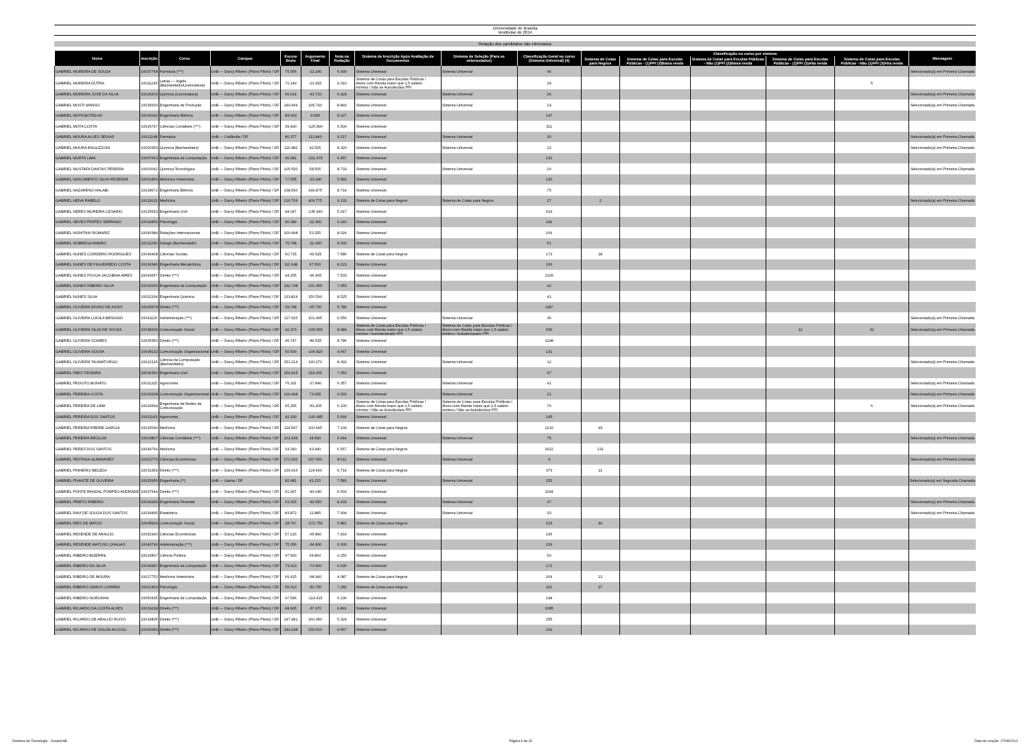Universidade de Brasília
Vestibular de 2014
Relação dos candidatos não eliminados
| Nome | Inscrição | Curso | Campus | Escore Bruto | Argumento Final | Nota na Redação | Sistema de Inscrição Após Avaliação de Documentos | Sistema de Seleção (Para os selecionados) | Classificação Geral no curso (Sistema Universal) (4) | Classificação no curso por sistema | | | | | Mensagem |
| --- | --- | --- | --- | --- | --- | --- | --- | --- | --- | --- | --- | --- | --- | --- | --- |
| | | | | | | | | | | Sistema de Cotas para Negros | Sistema de Cotas para Escolas Públicas - (1)PPI (2)Baixa renda | Sistema de Cotas para Escolas Públicas - Não (1)PPI (2)Baixa renda | Sistema de Cotas para Escolas Públicas - (1)PPI (3)Alta renda | Sistema de Cotas para Escolas Públicas - Não (1)PPI (3)Alta renda | |
| GABRIEL MOREIRA DE SOUZA | 10037768 | Farmácia (***) | UnB — Darcy Ribeiro (Plano Piloto) / DF | 75.956 | -22.240 | 6.000 | Sistema Universal | Sistema Universal | 46 | | | | | | Selecionado(a) em Primeira Chamada |
| GABRIEL MOREIRA DUTRA | 10011243 | Letras — Inglês (Bacharelado/Licenciatura) | UnB — Darcy Ribeiro (Plano Piloto) / DF | 71.149 | -21.425 | 9.310 | Sistema de Cotas para Escolas Públicas / Aluno com Renda maior que 1,5 salário mínimo / Não se Autodeclara PPI | | 33 | | | | | 5 | |
| GABRIEL MOREIRA JOSE DA SILVA | 10026203 | Química (Licenciatura) | UnB — Darcy Ribeiro (Plano Piloto) / DF | 66.914 | -43.710 | 6.429 | Sistema Universal | Sistema Universal | 26 | | | | | | Selecionado(a) em Primeira Chamada |
| GABRIEL MOSTI MANSO | 10035630 | Engenharia de Produção | UnB — Darcy Ribeiro (Plano Piloto) / DF | 149.999 | 195.740 | 8.893 | Sistema Universal | Sistema Universal | 13 | | | | | | Selecionado(a) em Primeira Chamada |
| GABRIEL MOTA BOTELHO | 10030042 | Engenharia Elétrica | UnB — Darcy Ribeiro (Plano Piloto) / DF | 84.663 | 9.595 | 8.127 | Sistema Universal | | 147 | | | | | | |
| GABRIEL MOTA COSTA | 10026747 | Ciências Contábeis (***) | UnB — Darcy Ribeiro (Plano Piloto) / DF | 39.490 | -125.890 | 5.500 | Sistema Universal | | 311 | | | | | | |
| GABRIEL MOURA ALVES SEIXAS | 10021198 | Farmácia | UnB — Ceilândia / DF | 80.377 | 112.840 | 9.217 | Sistema Universal | Sistema Universal | 20 | | | | | | Selecionado(a) em Primeira Chamada |
| GABRIEL MOURA RAGUZZONI | 10000359 | Química (Bacharelado) | UnB — Darcy Ribeiro (Plano Piloto) / DF | 116.482 | 92.525 | 8.320 | Sistema Universal | Sistema Universal | 22 | | | | | | Selecionado(a) em Primeira Chamada |
| GABRIEL MURTA LIMA | 10007663 | Engenharia da Computação | UnB — Darcy Ribeiro (Plano Piloto) / DF | 46.981 | -101.975 | 6.457 | Sistema Universal | | 192 | | | | | | |
| GABRIEL MUSTAFA DANTAS PEREIRA | 10000042 | Química Tecnológica | UnB — Darcy Ribeiro (Plano Piloto) / DF | 105.590 | 58.505 | 8.733 | Sistema Universal | Sistema Universal | 20 | | | | | | Selecionado(a) em Primeira Chamada |
| GABRIEL NASCIMENTO SILVA RESENDE | 10000454 | Medicina Veterinária | UnB — Darcy Ribeiro (Plano Piloto) / DF | 77.655 | -23.340 | 5.583 | Sistema Universal | | 130 | | | | | | |
| GABRIEL NAZARENO HALABI | 10028672 | Engenharia Elétrica | UnB — Darcy Ribeiro (Plano Piloto) / DF | 138.590 | 149.875 | 8.714 | Sistema Universal | | 75 | | | | | | |
| GABRIEL NEIVA RABELO | 10011623 | Medicina | UnB — Darcy Ribeiro (Plano Piloto) / DF | 216.706 | 409.775 | 9.133 | Sistema de Cotas para Negros | Sistema de Cotas para Negros | 27 | 2 | | | | | Selecionado(a) em Primeira Chamada |
| GABRIEL NERES MOREIRA CESARIO | 10025653 | Engenharia Civil | UnB — Darcy Ribeiro (Plano Piloto) / DF | 44.047 | -135.440 | 5.917 | Sistema Universal | | 619 | | | | | | |
| GABRIEL NEVES PRATES SERRANO | 10018459 | Psicologia | UnB — Darcy Ribeiro (Plano Piloto) / DF | 90.089 | -22.300 | 6.140 | Sistema Universal | | 242 | | | | | | |
| GABRIEL NISHITANI ROMARIZ | 10040384 | Relações Internacionais | UnB — Darcy Ribeiro (Plano Piloto) / DF | 100.498 | 53.255 | 8.024 | Sistema Universal | | 169 | | | | | | |
| GABRIEL NOBREGA AMARO | 10011240 | Design (Bacharelado) | UnB — Darcy Ribeiro (Plano Piloto) / DF | 75.748 | -11.430 | 8.000 | Sistema Universal | | 51 | | | | | | |
| GABRIEL NUNES CORDEIRO RODRIGUES | 10049468 | Ciências Sociais | UnB — Darcy Ribeiro (Plano Piloto) / DF | 60.715 | -69.525 | 7.586 | Sistema de Cotas para Negros | | 173 | 18 | | | | | |
| GABRIEL NUNES DE FIGUEIREDO COSTA | 10036346 | Engenharia Mecatrônica | UnB — Darcy Ribeiro (Plano Piloto) / DF | 111.648 | 67.500 | 8.223 | Sistema Universal | | 106 | | | | | | |
| GABRIEL NUNES POVOA JACOBINA AIRES | 10043657 | Direito (***) | UnB — Darcy Ribeiro (Plano Piloto) / DF | 44.255 | -96.905 | 7.533 | Sistema Universal | | 1326 | | | | | | |
| GABRIEL NUNES RIBEIRO SILVA | 10033256 | Engenharia da Computação | UnB — Darcy Ribeiro (Plano Piloto) / DF | 132.748 | 131.055 | 7.953 | Sistema Universal | | 42 | | | | | | |
| GABRIEL NUNES SILVA | 10022164 | Engenharia Química | UnB — Darcy Ribeiro (Plano Piloto) / DF | 133.814 | 150.590 | 8.525 | Sistema Universal | | 41 | | | | | | |
| GABRIEL OLIVEIRA DIVINO DE ASSIS | 10025578 | Direito (***) | UnB — Darcy Ribeiro (Plano Piloto) / DF | 69.748 | -65.730 | 5.786 | Sistema Universal | | 1187 | | | | | | |
| GABRIEL OLIVEIRA LOIOLA BENIGNO | 10041115 | Administração (***) | UnB — Darcy Ribeiro (Plano Piloto) / DF | 117.915 | 101.995 | 9.556 | Sistema Universal | Sistema Universal | 36 | | | | | | Selecionado(a) em Primeira Chamada |
| GABRIEL OLIVEIRA SILVA DE SOUSA | 10038339 | Comunicação Social | UnB — Darcy Ribeiro (Plano Piloto) / DF | 42.373 | -105.565 | 8.084 | Sistema de Cotas para Escolas Públicas / Aluno com Renda maior que 1,5 salário mínimo / Autodeclarado PPI | Sistema de Cotas para Escolas Públicas / Aluno com Renda maior que 1,5 salário mínimo / Autodeclarado PPI | 530 | | | | 12 | 32 | Selecionado(a) em Primeira Chamada |
| GABRIEL OLIVEIRA SOARES | 10005350 | Direito (***) | UnB — Darcy Ribeiro (Plano Piloto) / DF | 45.747 | -89.525 | 8.786 | Sistema Universal | | 1298 | | | | | | |
| GABRIEL OLIVEIRA SOUSA | 10008132 | Comunicação Organizacional | UnB — Darcy Ribeiro (Plano Piloto) / DF | 50.690 | -106.820 | 4.667 | Sistema Universal | | 131 | | | | | | |
| GABRIEL OLIVEIRA TAUMATURGO | 10022126 | Ciência da Computação (Bacharelado) | UnB — Darcy Ribeiro (Plano Piloto) / DF | 151.214 | 190.270 | 8.092 | Sistema Universal | Sistema Universal | 12 | | | | | | Selecionado(a) em Primeira Chamada |
| GABRIEL PAES TEIXEIRA | 10036390 | Engenharia Civil | UnB — Darcy Ribeiro (Plano Piloto) / DF | 154.415 | 218.155 | 7.953 | Sistema Universal | | 97 | | | | | | |
| GABRIEL PEIXOTO BONATO | 10011325 | Agronomia | UnB — Darcy Ribeiro (Plano Piloto) / DF | 76.331 | -17.840 | 6.357 | Sistema Universal | Sistema Universal | 41 | | | | | | Selecionado(a) em Primeira Chamada |
| GABRIEL PEREIRA COSTA | 10030208 | Comunicação Organizacional | UnB — Darcy Ribeiro (Plano Piloto) / DF | 100.498 | 73.935 | 9.533 | Sistema Universal | Sistema Universal | 21 | | | | | | Selecionado(a) em Primeira Chamada |
| GABRIEL PEREIRA DE LIMA | 10026594 | Engenharia de Redes de Comunicação | UnB — Darcy Ribeiro (Plano Piloto) / DF | 65.256 | -53.205 | 6.100 | Sistema de Cotas para Escolas Públicas / Aluno com Renda maior que 1,5 salário mínimo / Não se Autodeclara PPI | Sistema de Cotas para Escolas Públicas / Aluno com Renda maior que 1,5 salário mínimo / Não se Autodeclara PPI | 76 | | | | | 6 | Selecionado(a) em Primeira Chamada |
| GABRIEL PEREIRA DOS SANTOS | 10031163 | Agronomia | UnB — Darcy Ribeiro (Plano Piloto) / DF | 42.330 | -143.485 | 5.666 | Sistema Universal | | 145 | | | | | | |
| GABRIEL PEREIRA FREIRE GARCIA | 10025096 | Medicina | UnB — Darcy Ribeiro (Plano Piloto) / DF | 114.547 | 100.645 | 7.109 | Sistema de Cotas para Negros | | 1210 | 93 | | | | | |
| GABRIEL PEREIRA REOLON | 10003807 | Ciências Contábeis (***) | UnB — Darcy Ribeiro (Plano Piloto) / DF | 101.649 | 34.590 | 6.944 | Sistema Universal | Sistema Universal | 75 | | | | | | Selecionado(a) em Primeira Chamada |
| GABRIEL PERES DOS SANTOS | 10049764 | Medicina | UnB — Darcy Ribeiro (Plano Piloto) / DF | 93.040 | 43.440 | 6.567 | Sistema de Cotas para Negros | | 1622 | 131 | | | | | |
| GABRIEL PESTANA GUIMARAES | 10023779 | Ciências Econômicas | UnB — Darcy Ribeiro (Plano Piloto) / DF | 173.332 | 237.650 | 8.611 | Sistema Universal | Sistema Universal | 4 | | | | | | Selecionado(a) em Primeira Chamada |
| GABRIEL PINHEIRO BELEZA | 10031359 | Direito (***) | UnB — Darcy Ribeiro (Plano Piloto) / DF | 134.916 | 124.660 | 6.714 | Sistema de Cotas para Negros | | 373 | 21 | | | | | |
| GABRIEL PIVANTE DE OLIVEIRA | 10025956 | Engenharia (**) | UnB — Gama / DF | 82.981 | 41.215 | 7.583 | Sistema Universal | Sistema Universal | 252 | | | | | | Selecionado(a) em Segunda Chamada |
| GABRIEL PONTE RANDAL POMPEU ANDRADE | 10037644 | Direito (***) | UnB — Darcy Ribeiro (Plano Piloto) / DF | 61.997 | -40.040 | 6.603 | Sistema Universal | | 1094 | | | | | | |
| GABRIEL PRIETO RIBEIRO | 10034283 | Engenharia Florestal | UnB — Darcy Ribeiro (Plano Piloto) / DF | 63.315 | -49.550 | 8.433 | Sistema Universal | Sistema Universal | 37 | | | | | | Selecionado(a) em Primeira Chamada |
| GABRIEL RAVI DE SOUSA DOS SANTOS | 10039495 | Estatística | UnB — Darcy Ribeiro (Plano Piloto) / DF | 83.872 | 11.885 | 7.904 | Sistema Universal | Sistema Universal | 33 | | | | | | Selecionado(a) em Primeira Chamada |
| GABRIEL REIS DE MATOS | 10008969 | Comunicação Social | UnB — Darcy Ribeiro (Plano Piloto) / DF | 28.747 | -172.750 | 5.881 | Sistema de Cotas para Negros | | 623 | 49 | | | | | |
| GABRIEL RESENDE DE ARAUJO | 10052340 | Ciências Econômicas | UnB — Darcy Ribeiro (Plano Piloto) / DF | 57.216 | -65.890 | 7.814 | Sistema Universal | | 195 | | | | | | |
| GABRIEL RESENDE MATOSO CHAGAS | 10040796 | Administração (***) | UnB — Darcy Ribeiro (Plano Piloto) / DF | 75.056 | -34.830 | 6.000 | Sistema Universal | | 229 | | | | | | |
| GABRIEL RIBEIRO BIZERRIL | 10016837 | Ciência Política | UnB — Darcy Ribeiro (Plano Piloto) / DF | 97.590 | 64.860 | 9.250 | Sistema Universal | | 60 | | | | | | |
| GABRIEL RIBEIRO DA SILVA | 10034287 | Engenharia da Computação | UnB — Darcy Ribeiro (Plano Piloto) / DF | 73.313 | -73.900 | 6.636 | Sistema Universal | | 172 | | | | | | |
| GABRIEL RIBEIRO DE MOURA | 10017752 | Medicina Veterinária | UnB — Darcy Ribeiro (Plano Piloto) / DF | 66.415 | -68.960 | 4.087 | Sistema de Cotas para Negros | | 209 | 13 | | | | | |
| GABRIEL RIBEIRO LEMOS CORREA | 10021469 | Psicologia | UnB — Darcy Ribeiro (Plano Piloto) / DF | 65.313 | -53.750 | 7.282 | Sistema de Cotas para Negros | | 321 | 27 | | | | | |
| GABRIEL RIBEIRO NORONHA | 10050435 | Engenharia da Computação | UnB — Darcy Ribeiro (Plano Piloto) / DF | 47.546 | -114.415 | 6.136 | Sistema Universal | | 198 | | | | | | |
| GABRIEL RICARDO DA COSTA ALVES | 10019238 | Direito (***) | UnB — Darcy Ribeiro (Plano Piloto) / DF | 68.665 | -37.970 | 6.891 | Sistema Universal | | 1085 | | | | | | |
| GABRIEL RICARDO DE ARAUJO RUIVO | 10016835 | Direito (***) | UnB — Darcy Ribeiro (Plano Piloto) / DF | 147.981 | 160.080 | 5.324 | Sistema Universal | | 255 | | | | | | |
| GABRIEL RICARDO DE SOUSA ACCIOLI | 10030083 | Direito (***) | UnB — Darcy Ribeiro (Plano Piloto) / DF | 144.248 | 169.510 | 9.667 | Sistema Universal | | 232 | | | | | | |
Diretoria de Tecnologia - CespeUnB Página 6 de 32 Data de criação: 27/08/2014